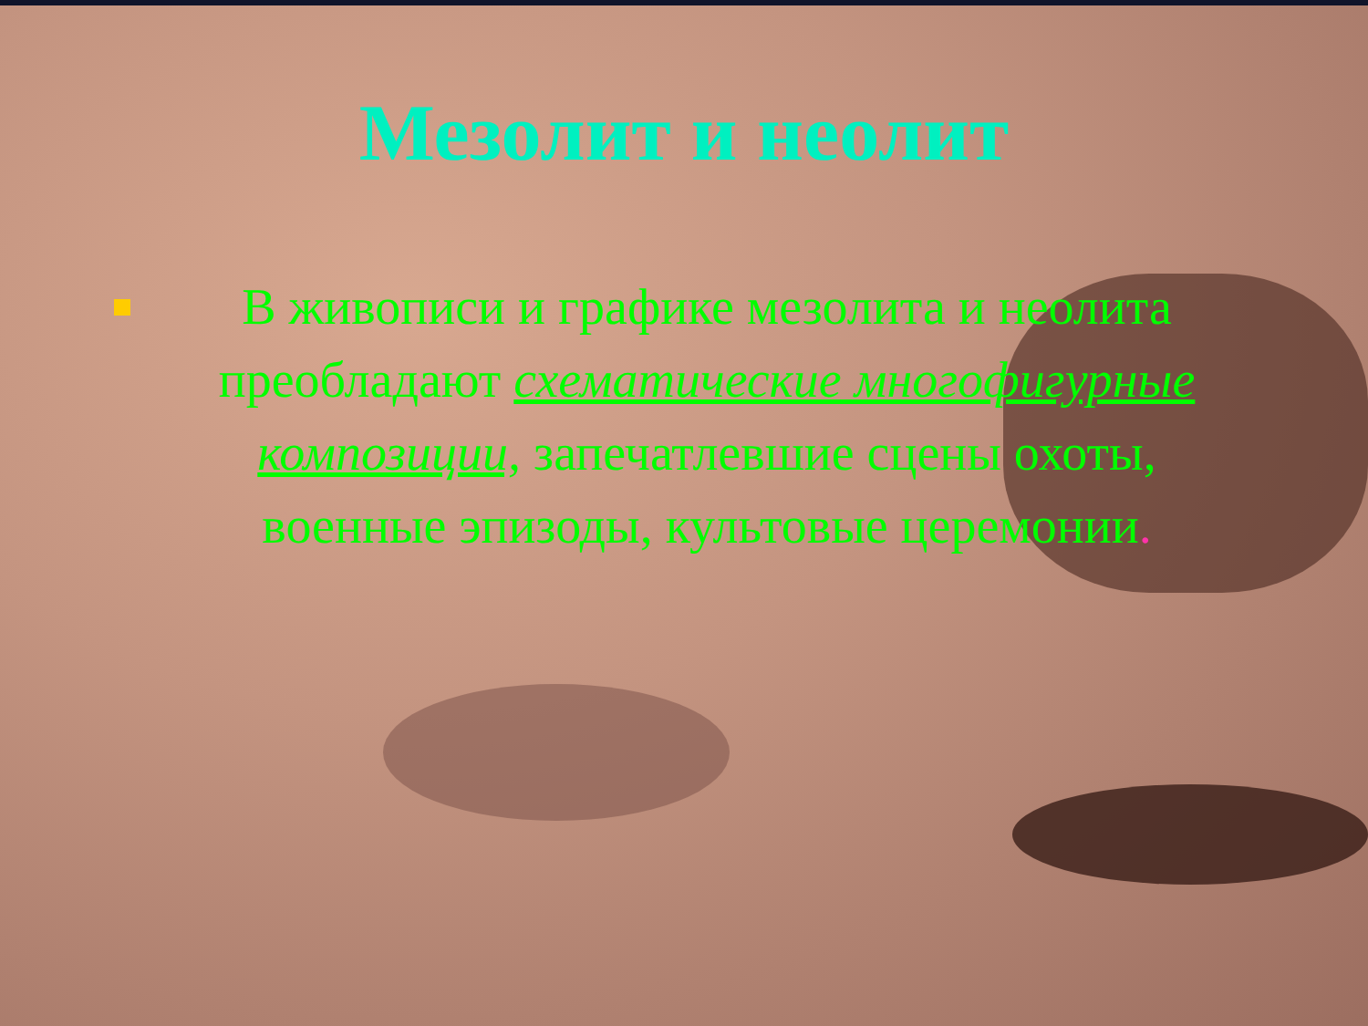Мезолит и неолит
В живописи и графике мезолита и неолита преобладают схематические многофигурные композиции, запечатлевшие сцены охоты, военные эпизоды, культовые церемонии.